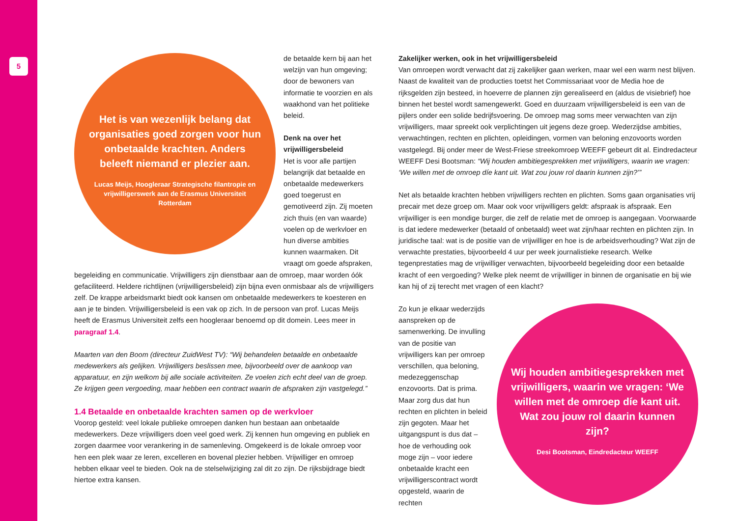5
Het is van wezenlijk belang dat organisaties goed zorgen voor hun onbetaalde krachten. Anders beleeft niemand er plezier aan.
Lucas Meijs, Hoogleraar Strategische filantropie en vrijwilligerswerk aan de Erasmus Universiteit Rotterdam
de betaalde kern bij aan het welzijn van hun omgeving; door de bewoners van informatie te voorzien en als waakhond van het politieke beleid.
Denk na over het vrijwilligersbeleid
Het is voor alle partijen belangrijk dat betaalde en onbetaalde medewerkers goed toegerust en gemotiveerd zijn. Zij moeten zich thuis (en van waarde) voelen op de werkvloer en hun diverse ambities kunnen waarmaken. Dit vraagt om goede afspraken, begeleiding en communicatie. Vrijwilligers zijn dienstbaar aan de omroep, maar worden óók gefaciliteerd. Heldere richtlijnen (vrijwilligersbeleid) zijn bijna even onmisbaar als de vrijwilligers zelf. De krappe arbeidsmarkt biedt ook kansen om onbetaalde medewerkers te koesteren en aan je te binden. Vrijwilligersbeleid is een vak op zich. In de persoon van prof. Lucas Meijs heeft de Erasmus Universiteit zelfs een hoogleraar benoemd op dit domein. Lees meer in paragraaf 1.4.
Maarten van den Boom (directeur ZuidWest TV): “Wij behandelen betaalde en onbetaalde medewerkers als gelijken. Vrijwilligers beslissen mee, bijvoorbeeld over de aankoop van apparatuur, en zijn welkom bij alle sociale activiteiten. Ze voelen zich echt deel van de groep. Ze krijgen geen vergoeding, maar hebben een contract waarin de afspraken zijn vastgelegd.”
1.4 Betaalde en onbetaalde krachten samen op de werkvloer
Voorop gesteld: veel lokale publieke omroepen danken hun bestaan aan onbetaalde medewerkers. Deze vrijwilligers doen veel goed werk. Zij kennen hun omgeving en publiek en zorgen daarmee voor verankering in de samenleving. Omgekeerd is de lokale omroep voor hen een plek waar ze leren, excelleren en bovenal plezier hebben. Vrijwilliger en omroep hebben elkaar veel te bieden. Ook na de stelselwijziging zal dit zo zijn. De rijksbijdrage biedt hiertoe extra kansen.
Zakelijker werken, ook in het vrijwilligersbeleid
Van omroepen wordt verwacht dat zij zakelijker gaan werken, maar wel een warm nest blijven. Naast de kwaliteit van de producties toetst het Commissariaat voor de Media hoe de rijksgelden zijn besteed, in hoeverre de plannen zijn gerealiseerd en (aldus de visiebrief) hoe binnen het bestel wordt samengewerkt. Goed en duurzaam vrijwilligersbeleid is een van de pijlers onder een solide bedrijfsvoering. De omroep mag soms meer verwachten van zijn vrijwilligers, maar spreekt ook verplichtingen uit jegens deze groep. Wederzijdse ambities, verwachtingen, rechten en plichten, opleidingen, vormen van beloning enzovoorts worden vastgelegd. Bij onder meer de West-Friese streekomroep WEEFF gebeurt dit al. Eindredacteur WEEFF Desi Bootsman: “Wij houden ambitiegesprekken met vrijwilligers, waarin we vragen: ‘We willen met de omroep díe kant uit. Wat zou jouw rol daarin kunnen zijn?’”
Net als betaalde krachten hebben vrijwilligers rechten en plichten. Soms gaan organisaties vrij precair met deze groep om. Maar ook voor vrijwilligers geldt: afspraak is afspraak. Een vrijwilliger is een mondige burger, die zelf de relatie met de omroep is aangegaan. Voorwaarde is dat iedere medewerker (betaald of onbetaald) weet wat zijn/haar rechten en plichten zijn. In juridische taal: wat is de positie van de vrijwilliger en hoe is de arbeidsverhouding? Wat zijn de verwachte prestaties, bijvoorbeeld 4 uur per week journalistieke research. Welke tegenprestaties mag de vrijwilliger verwachten, bijvoorbeeld begeleiding door een betaalde kracht of een vergoeding? Welke plek neemt de vrijwilliger in binnen de organisatie en bij wie kan hij of zij terecht met vragen of een klacht?
Wij houden ambitiegesprekken met vrijwilligers, waarin we vragen: ‘We willen met de omroep díe kant uit. Wat zou jouw rol daarin kunnen zijn?
Desi Bootsman, Eindredacteur WEEFF
Zo kun je elkaar wederzijds aanspreken op de samenwerking. De invulling van de positie van vrijwilligers kan per omroep verschillen, qua beloning, medezeggenschap enzovoorts. Dat is prima. Maar zorg dus dat hun rechten en plichten in beleid zijn gegoten. Maar het uitgangspunt is dus dat – hoe de verhouding ook moge zijn – voor iedere onbetaalde kracht een vrijwilligerscontract wordt opgesteld, waarin de rechten